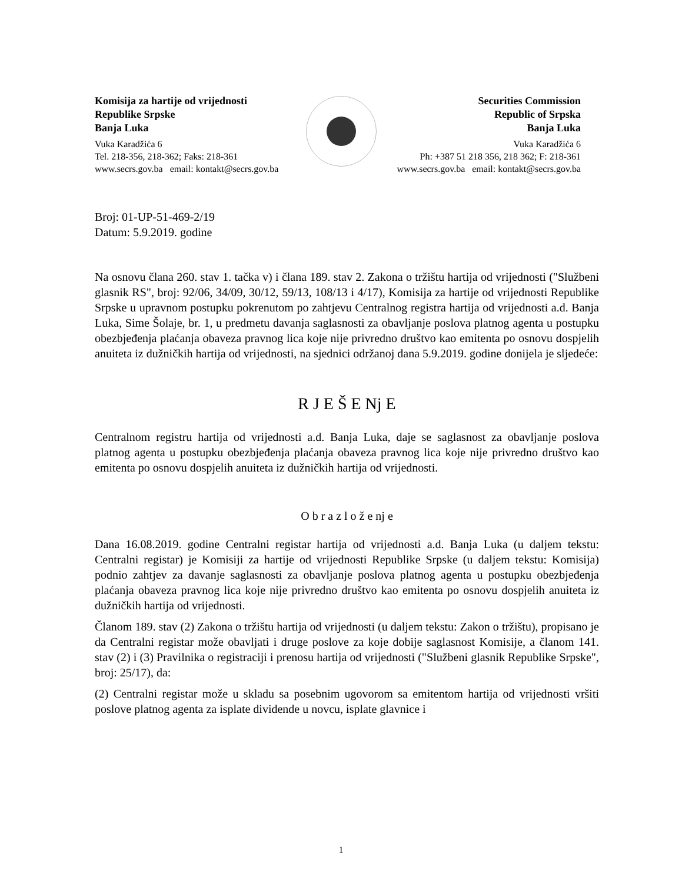Komisija za hartije od vrijednosti
Republike Srpske
Banja Luka
Vuka Karadžića 6
Tel. 218-356, 218-362; Faks: 218-361
www.secrs.gov.ba email: kontakt@secrs.gov.ba
Securities Commission
Republic of Srpska
Banja Luka
Vuka Karadžića 6
Ph: +387 51 218 356, 218 362; F: 218-361
www.secrs.gov.ba email: kontakt@secrs.gov.ba
Broj: 01-UP-51-469-2/19
Datum: 5.9.2019. godine
Na osnovu člana 260. stav 1. tačka v) i člana 189. stav 2. Zakona o tržištu hartija od vrijednosti ("Službeni glasnik RS", broj: 92/06, 34/09, 30/12, 59/13, 108/13 i 4/17), Komisija za hartije od vrijednosti Republike Srpske u upravnom postupku pokrenutom po zahtjevu Centralnog registra hartija od vrijednosti a.d. Banja Luka, Sime Šolaje, br. 1, u predmetu davanja saglasnosti za obavljanje poslova platnog agenta u postupku obezbjeđenja plaćanja obaveza pravnog lica koje nije privredno društvo kao emitenta po osnovu dospjelih anuiteta iz dužničkih hartija od vrijednosti, na sjednici održanoj dana 5.9.2019. godine donijela je sljedeće:
R J E Š E Nj E
Centralnom registru hartija od vrijednosti a.d. Banja Luka, daje se saglasnost za obavljanje poslova platnog agenta u postupku obezbjeđenja plaćanja obaveza pravnog lica koje nije privredno društvo kao emitenta po osnovu dospjelih anuiteta iz dužničkih hartija od vrijednosti.
O b r a z l o ž e nj e
Dana 16.08.2019. godine Centralni registar hartija od vrijednosti a.d. Banja Luka (u daljem tekstu: Centralni registar) je Komisiji za hartije od vrijednosti Republike Srpske (u daljem tekstu: Komisija) podnio zahtjev za davanje saglasnosti za obavljanje poslova platnog agenta u postupku obezbjeđenja plaćanja obaveza pravnog lica koje nije privredno društvo kao emitenta po osnovu dospjelih anuiteta iz dužničkih hartija od vrijednosti.
Članom 189. stav (2) Zakona o tržištu hartija od vrijednosti (u daljem tekstu: Zakon o tržištu), propisano je da Centralni registar može obavljati i druge poslove za koje dobije saglasnost Komisije, a članom 141. stav (2) i (3) Pravilnika o registraciji i prenosu hartija od vrijednosti ("Službeni glasnik Republike Srpske", broj: 25/17), da:
(2) Centralni registar može u skladu sa posebnim ugovorom sa emitentom hartija od vrijednosti vršiti poslove platnog agenta za isplate dividende u novcu, isplate glavnice i
1